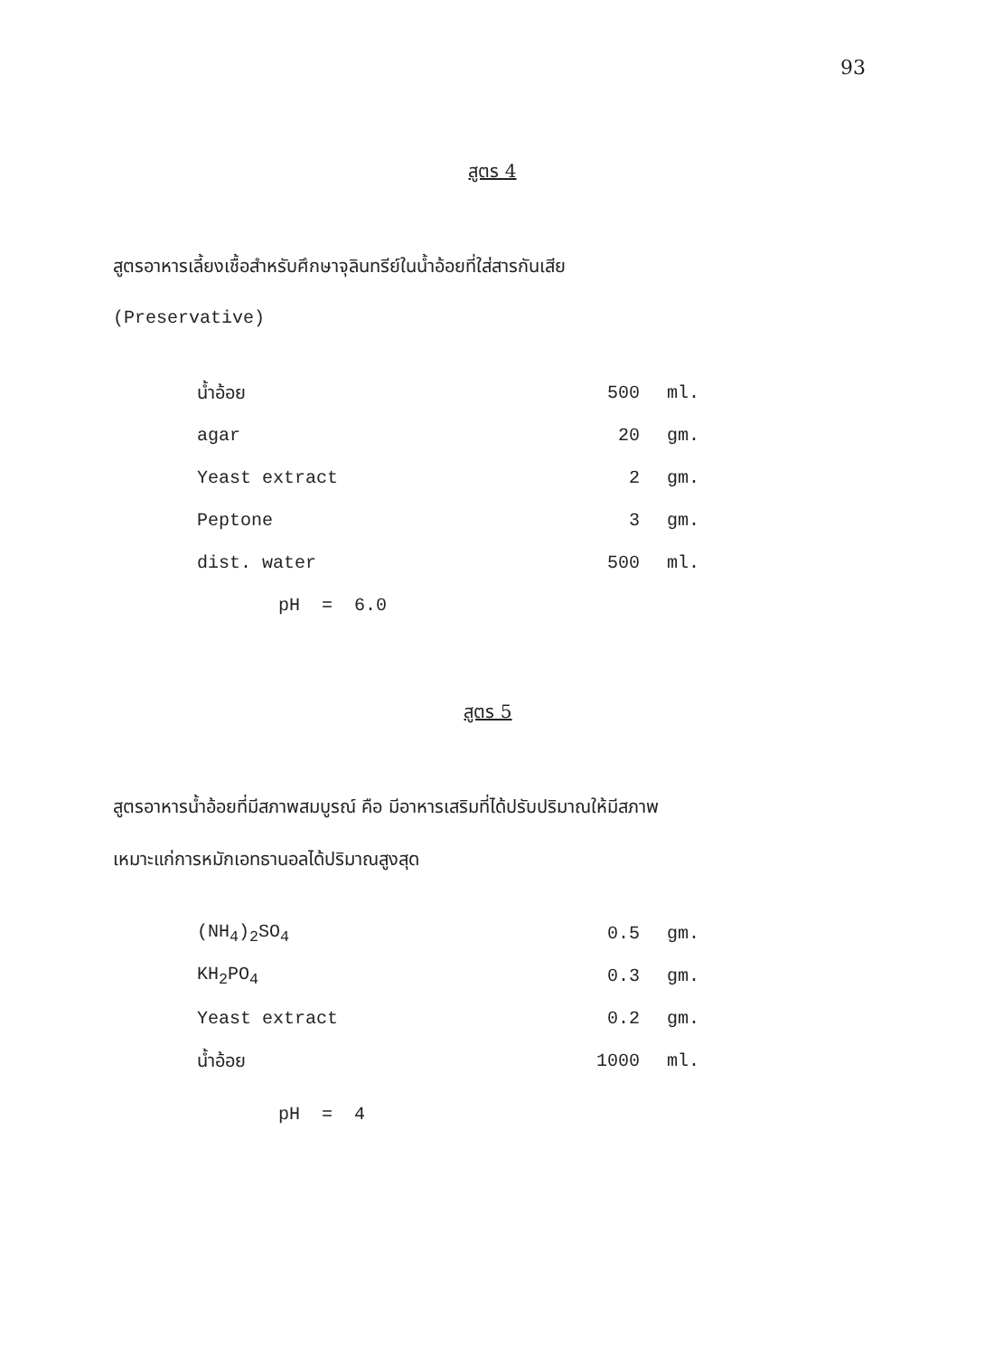93
สูตร 4
สูตรอาหารเลี้ยงเชื้อสำหรับศึกษาจุลินทรีย์ในน้ำอ้อยที่ใส่สารกันเสีย
(Preservative)
| น้ำอ้อย | 500 | ml. |
| agar | 20 | gm. |
| Yeast extract | 2 | gm. |
| Peptone | 3 | gm. |
| dist. water | 500 | ml. |
| pH = 6.0 | | |
สูตร 5
สูตรอาหารน้ำอ้อยที่มีสภาพสมบูรณ์ คือ มีอาหารเสริมที่ได้ปรับปริมาณให้มีสภาพ
เหมาะแก่การหมักเอทธานอลได้ปริมาณสูงสุด
| (NH<sub>4</sub>)<sub>2</sub>SO<sub>4</sub> | 0.5 | gm. |
| KH<sub>2</sub>PO<sub>4</sub> | 0.3 | gm. |
| Yeast extract | 0.2 | gm. |
| น้ำอ้อย | 1000 | ml. |
| pH = 4 | | |